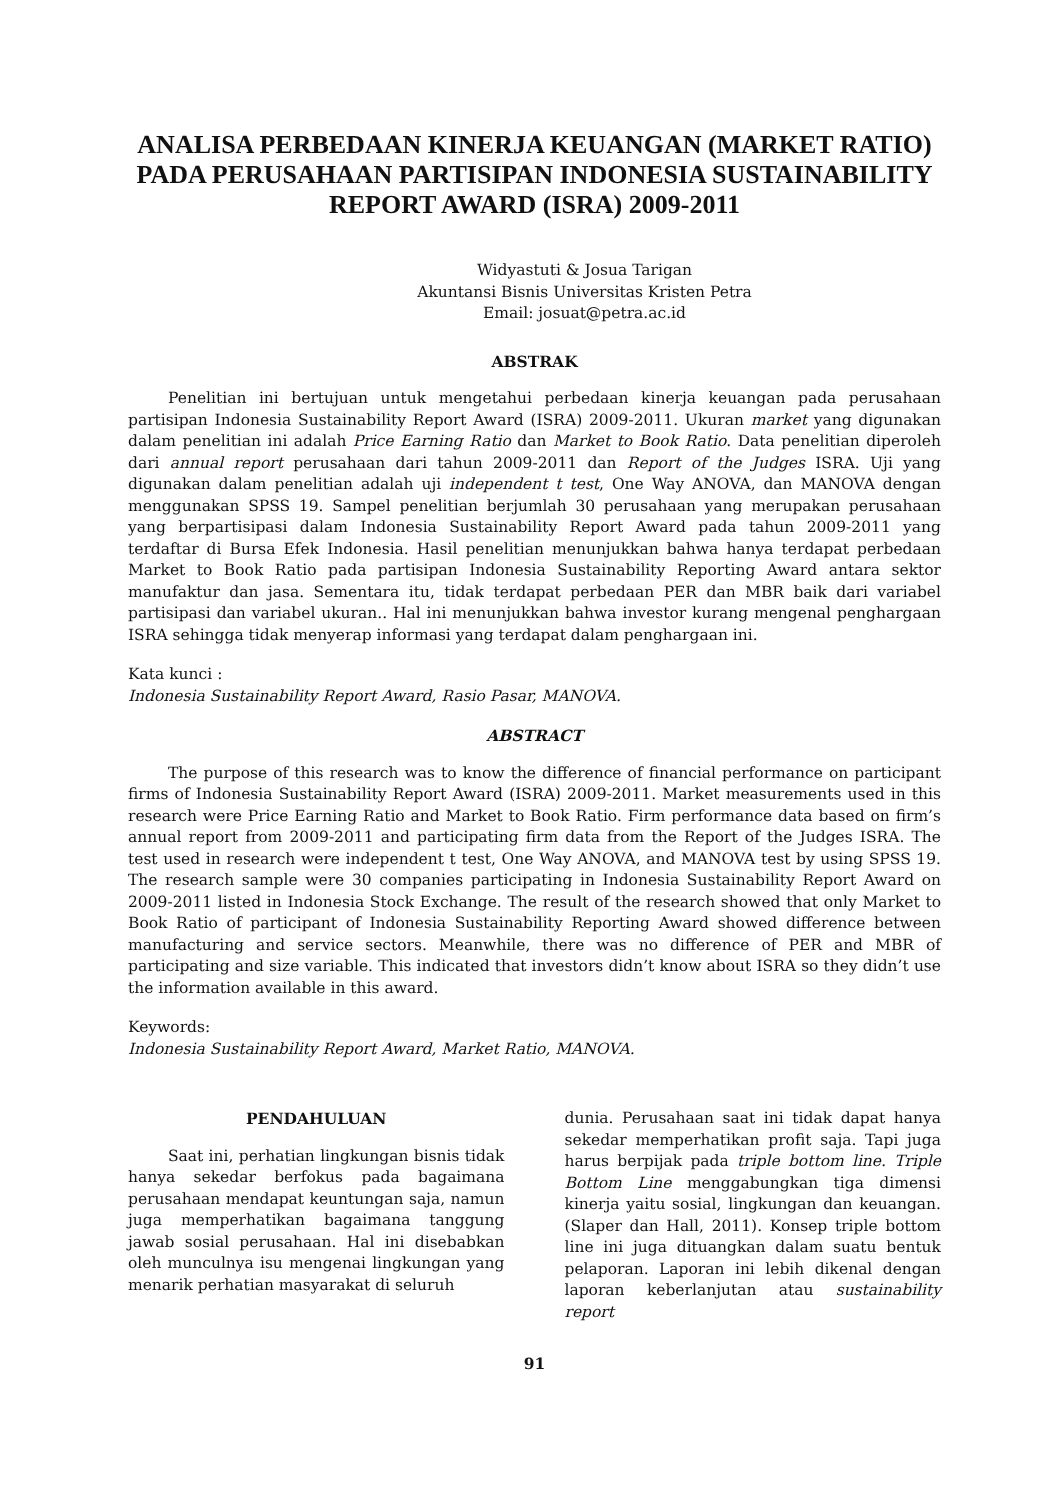ANALISA PERBEDAAN KINERJA KEUANGAN (MARKET RATIO) PADA PERUSAHAAN PARTISIPAN INDONESIA SUSTAINABILITY REPORT AWARD (ISRA) 2009-2011
Widyastuti & Josua Tarigan
Akuntansi Bisnis Universitas Kristen Petra
Email: josuat@petra.ac.id
ABSTRAK
Penelitian ini bertujuan untuk mengetahui perbedaan kinerja keuangan pada perusahaan partisipan Indonesia Sustainability Report Award (ISRA) 2009-2011. Ukuran market yang digunakan dalam penelitian ini adalah Price Earning Ratio dan Market to Book Ratio. Data penelitian diperoleh dari annual report perusahaan dari tahun 2009-2011 dan Report of the Judges ISRA. Uji yang digunakan dalam penelitian adalah uji independent t test, One Way ANOVA, dan MANOVA dengan menggunakan SPSS 19. Sampel penelitian berjumlah 30 perusahaan yang merupakan perusahaan yang berpartisipasi dalam Indonesia Sustainability Report Award pada tahun 2009-2011 yang terdaftar di Bursa Efek Indonesia. Hasil penelitian menunjukkan bahwa hanya terdapat perbedaan Market to Book Ratio pada partisipan Indonesia Sustainability Reporting Award antara sektor manufaktur dan jasa. Sementara itu, tidak terdapat perbedaan PER dan MBR baik dari variabel partisipasi dan variabel ukuran.. Hal ini menunjukkan bahwa investor kurang mengenal penghargaan ISRA sehingga tidak menyerap informasi yang terdapat dalam penghargaan ini.
Kata kunci :
Indonesia Sustainability Report Award, Rasio Pasar, MANOVA.
ABSTRACT
The purpose of this research was to know the difference of financial performance on participant firms of Indonesia Sustainability Report Award (ISRA) 2009-2011. Market measurements used in this research were Price Earning Ratio and Market to Book Ratio. Firm performance data based on firm’s annual report from 2009-2011 and participating firm data from the Report of the Judges ISRA. The test used in research were independent t test, One Way ANOVA, and MANOVA test by using SPSS 19. The research sample were 30 companies participating in Indonesia Sustainability Report Award on 2009-2011 listed in Indonesia Stock Exchange. The result of the research showed that only Market to Book Ratio of participant of Indonesia Sustainability Reporting Award showed difference between manufacturing and service sectors. Meanwhile, there was no difference of PER and MBR of participating and size variable. This indicated that investors didn’t know about ISRA so they didn’t use the information available in this award.
Keywords:
Indonesia Sustainability Report Award, Market Ratio, MANOVA.
PENDAHULUAN
Saat ini, perhatian lingkungan bisnis tidak hanya sekedar berfokus pada bagaimana perusahaan mendapat keuntungan saja, namun juga memperhatikan bagaimana tanggung jawab sosial perusahaan. Hal ini disebabkan oleh munculnya isu mengenai lingkungan yang menarik perhatian masyarakat di seluruh
dunia. Perusahaan saat ini tidak dapat hanya sekedar memperhatikan profit saja. Tapi juga harus berpijak pada triple bottom line. Triple Bottom Line menggabungkan tiga dimensi kinerja yaitu sosial, lingkungan dan keuangan. (Slaper dan Hall, 2011). Konsep triple bottom line ini juga dituangkan dalam suatu bentuk pelaporan. Laporan ini lebih dikenal dengan laporan keberlanjutan atau sustainability report
91